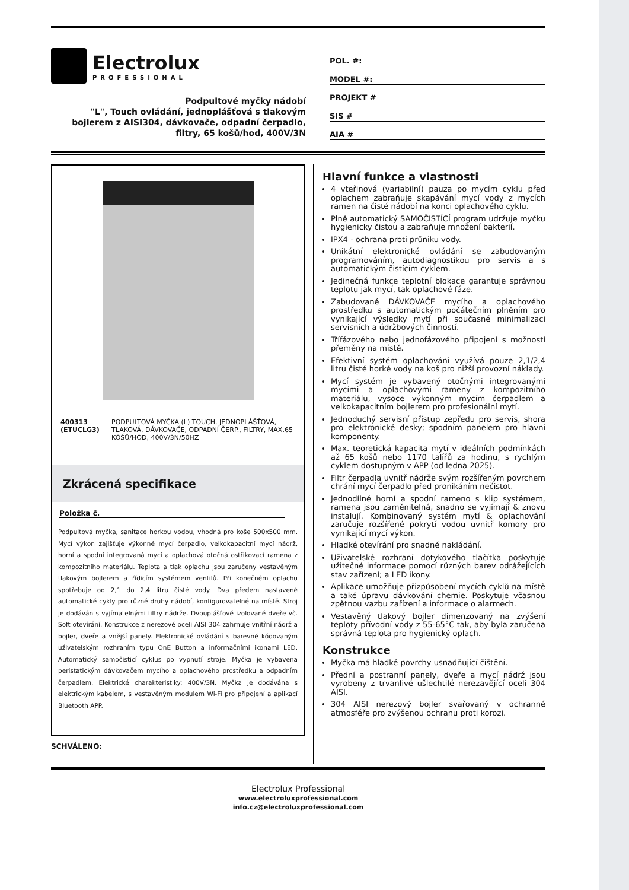Electrolux
PROFESSIONAL
Podpultové myčky nádobí
"L", Touch ovládání, jednoplášťová s tlakovým bojlerem z AISI304, dávkovače, odpadní čerpadlo, filtry, 65 košů/hod, 400V/3N
POL. #:
MODEL #:
PROJEKT #
SIS #
AIA #
400313 (ETUCLG3) PODPULTOVÁ MYČKA (L) TOUCH, JEDNOPLÁŠŤOVÁ, TLAKOVÁ, DÁVKOVAČE, ODPADNÍ ČERP., FILTRY, MAX.65 KOŠŮ/HOD, 400V/3N/50HZ
Zkrácená specifikace
Položka č.
Podpultová myčka, sanitace horkou vodou, vhodná pro koše 500x500 mm. Mycí výkon zajišťuje výkonné mycí čerpadlo, velkokapacitní mycí nádrž, horní a spodní integrovaná mycí a oplachová otočná ostřikovací ramena z kompozitního materiálu. Teplota a tlak oplachu jsou zaručeny vestavěným tlakovým bojlerem a řídicím systémem ventilů. Při konečném oplachu spotřebuje od 2,1 do 2,4 litru čisté vody. Dva předem nastavené automatické cykly pro různé druhy nádobí, konfigurovatelné na místě. Stroj je dodáván s vyjímatelnými filtry nádrže. Dvouplášťové izolované dveře vč. Soft otevírání. Konstrukce z nerezové oceli AISI 304 zahrnuje vnitřní nádrž a bojler, dveře a vnější panely. Elektronické ovládání s barevně kódovaným uživatelským rozhraním typu OnE Button a informačními ikonami LED. Automatický samočisticí cyklus po vypnutí stroje. Myčka je vybavena peristatickým dávkovačem mycího a oplachového prostředku a odpadním čerpadlem. Elektrické charakteristiky: 400V/3N. Myčka je dodávána s elektrickým kabelem, s vestavěným modulem Wi-Fi pro připojení a aplikací Bluetooth APP.
SCHVÁLENO:
Hlavní funkce a vlastnosti
4 vteřinová (variabilní) pauza po mycím cyklu před oplachem zabraňuje skapávání mycí vody z mycích ramen na čisté nádobí na konci oplachového cyklu.
Plně automatický SAMOČISTÍCÍ program udržuje myčku hygienicky čistou a zabraňuje množení bakterií.
IPX4 - ochrana proti průniku vody.
Unikátní elektronické ovládání se zabudovaným programováním, autodiagnostikou pro servis a s automatickým čistícím cyklem.
Jedinečná funkce teplotní blokace garantuje správnou teplotu jak mycí, tak oplachové fáze.
Zabudované DÁVKOVAČE mycího a oplachového prostředku s automatickým počátečním plněním pro vynikající výsledky mytí při současné minimalizaci servisních a údržbových činností.
Třífázového nebo jednofázového připojení s možností přeměny na místě.
Efektivní systém oplachování využívá pouze 2,1/2,4 litru čisté horké vody na koš pro nižší provozní náklady.
Mycí systém je vybavený otočnými integrovanými mycími a oplachovými rameny z kompozitního materiálu, vysoce výkonným mycím čerpadlem a velkokapacitním bojlerem pro profesionální mytí.
Jednoduchý servisní přístup zepředu pro servis, shora pro elektronické desky; spodním panelem pro hlavní komponenty.
Max. teoretická kapacita mytí v ideálních podmínkách až 65 košů nebo 1170 talířů za hodinu, s rychlým cyklem dostupným v APP (od ledna 2025).
Filtr čerpadla uvnitř nádrže svým rozšířeným povrchem chrání mycí čerpadlo před pronikáním nečistot.
Jednodílné horní a spodní rameno s klip systémem, ramena jsou zaměnitelná, snadno se vyjímají & znovu instalují. Kombinovaný systém mytí & oplachování zaručuje rozšířené pokrytí vodou uvnitř komory pro vynikající mycí výkon.
Hladké otevírání pro snadné nakládání.
Uživatelské rozhraní dotykového tlačítka poskytuje užitečné informace pomocí různých barev odrážejících stav zařízení; a LED ikony.
Aplikace umožňuje přizpůsobení mycích cyklů na místě a také úpravu dávkování chemie. Poskytuje včasnou zpětnou vazbu zařízení a informace o alarmech.
Vestavěný tlakový bojler dimenzovaný na zvýšení teploty přívodní vody z 55-65°C tak, aby byla zaručena správná teplota pro hygienický oplach.
Konstrukce
Myčka má hladké povrchy usnadňující čištění.
Přední a postranní panely, dveře a mycí nádrž jsou vyrobeny z trvanlivé ušlechtilé nerezavějící oceli 304 AISI.
304 AISI nerezový bojler svařovaný v ochranné atmosféře pro zvýšenou ochranu proti korozi.
Electrolux Professional
www.electroluxprofessional.com
info.cz@electroluxprofessional.com